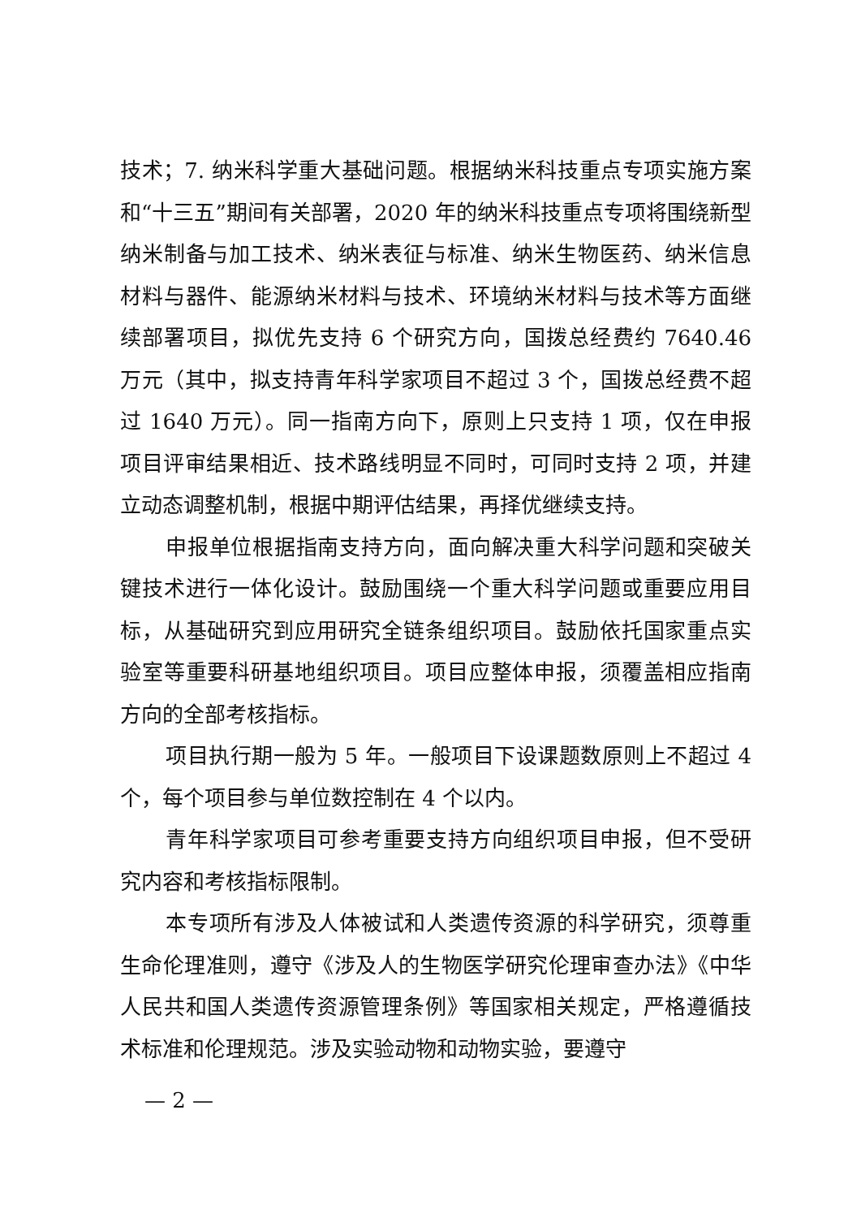技术；7. 纳米科学重大基础问题。根据纳米科技重点专项实施方案和“十三五”期间有关部署，2020 年的纳米科技重点专项将围绕新型纳米制备与加工技术、纳米表征与标准、纳米生物医药、纳米信息材料与器件、能源纳米材料与技术、环境纳米材料与技术等方面继续部署项目，拟优先支持 6 个研究方向，国拨总经费约 7640.46 万元（其中，拟支持青年科学家项目不超过 3 个，国拨总经费不超过 1640 万元）。同一指南方向下，原则上只支持 1 项，仅在申报项目评审结果相近、技术路线明显不同时，可同时支持 2 项，并建立动态调整机制，根据中期评估结果，再择优继续支持。
申报单位根据指南支持方向，面向解决重大科学问题和突破关键技术进行一体化设计。鼓励围绕一个重大科学问题或重要应用目标，从基础研究到应用研究全链条组织项目。鼓励依托国家重点实验室等重要科研基地组织项目。项目应整体申报，须覆盖相应指南方向的全部考核指标。
项目执行期一般为 5 年。一般项目下设课题数原则上不超过 4 个，每个项目参与单位数控制在 4 个以内。
青年科学家项目可参考重要支持方向组织项目申报，但不受研究内容和考核指标限制。
本专项所有涉及人体被试和人类遗传资源的科学研究，须尊重生命伦理准则，遵守《涉及人的生物医学研究伦理审查办法》《中华人民共和国人类遗传资源管理条例》等国家相关规定，严格遵循技术标准和伦理规范。涉及实验动物和动物实验，要遵守
— 2 —